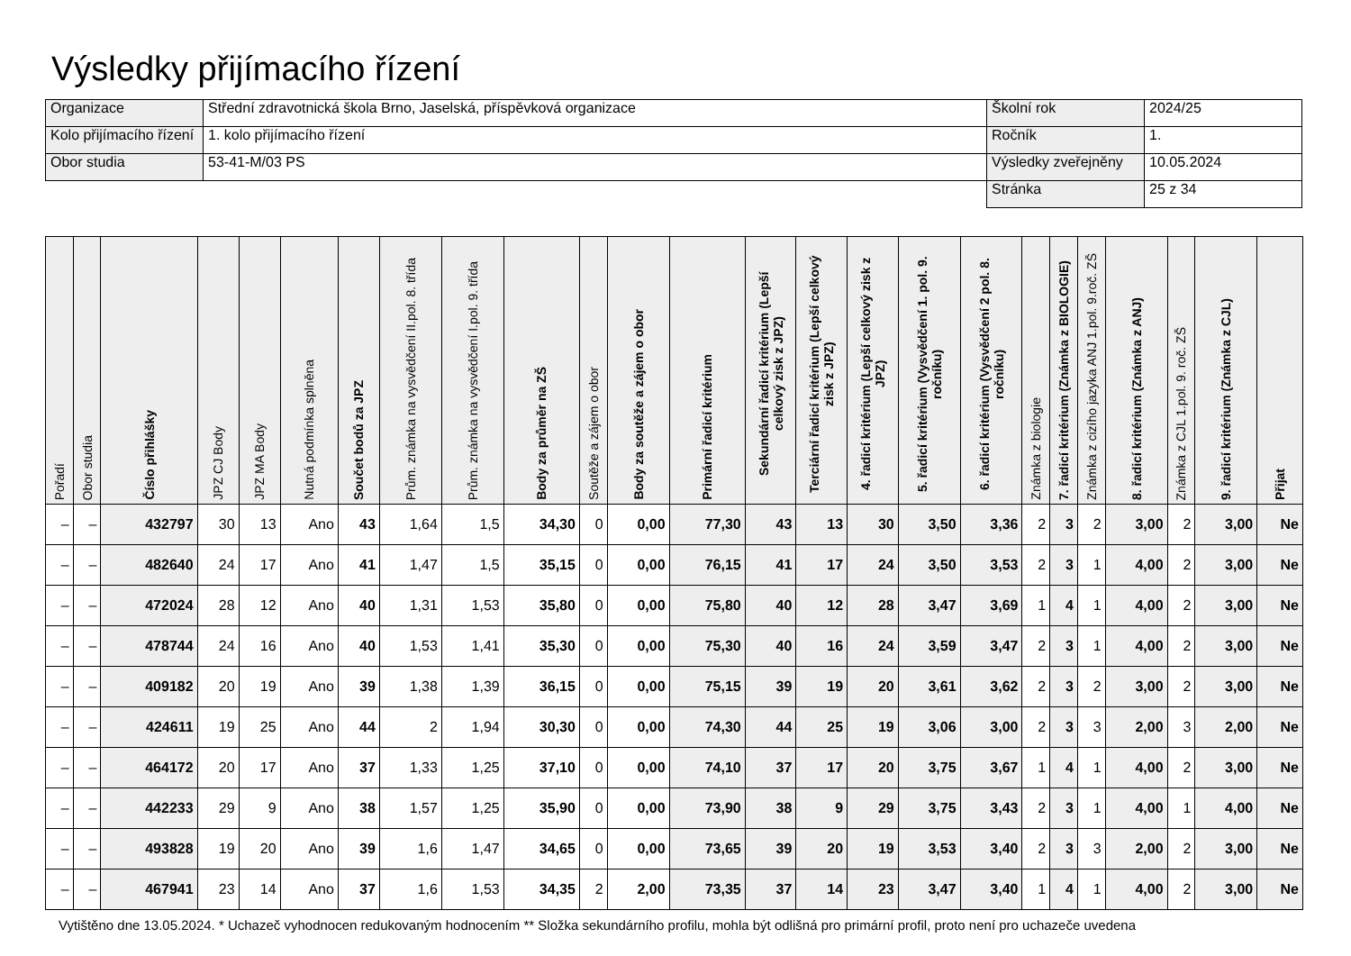Výsledky přijímacího řízení
| Organizace | Střední zdravotnická škola Brno, Jaselská, příspěvková organizace | Školní rok | 2024/25 |
| Kolo přijímacího řízení | 1. kolo přijímacího řízení | Ročník | 1. |
| Obor studia | 53-41-M/03 PS | Výsledky zveřejněny | 10.05.2024 |
| | | Stránka | 25 z 34 |
| Pořadí | Obor studia | Číslo přihlášky | JPZ CJ Body | JPZ MA Body | Nutná podmínka splněna | Součet bodů za JPZ | Prům. známka na vysvědčení II.pol. 8. třída | Prům. známka na vysvědčení I.pol. 9. třída | Body za průměr na ZŠ | Soutěže a zájem o obor | Body za soutěže a zájem o obor | Primární řadicí kritérium | Sekundární řadicí kritérium (Lepší celkový zisk z JPZ) | Terciární řadicí kritérium (Lepší celkový zisk z JPZ) | 4. řadicí kritérium (Lepší celkový zisk z JPZ) | 5. řadicí kritérium (Vysvědčení 1. pol. 9. ročníku) | 6. řadicí kritérium (Vysvědčení 2 pol. 8. ročníku) | Známka z biologie | 7. řadicí kritérium (Známka z BIOLOGIE) | Známka z cizího jazyka ANJ 1.pol. 9.roč. ZŠ | 8. řadicí kritérium (Známka z ANJ) | Známka z CJL 1.pol. 9. roč. ZŠ | 9. řadicí kritérium (Známka z CJL) | Přijat |
| --- | --- | --- | --- | --- | --- | --- | --- | --- | --- | --- | --- | --- | --- | --- | --- | --- | --- | --- | --- | --- | --- | --- | --- | --- |
| – | – | 432797 | 30 | 13 | Ano | 43 | 1,64 | 1,5 | 34,30 | 0 | 0,00 | 77,30 | 43 | 13 | 30 | 3,50 | 3,36 | 2 | 3 | 2 | 3,00 | 2 | 3,00 | Ne |
| – | – | 482640 | 24 | 17 | Ano | 41 | 1,47 | 1,5 | 35,15 | 0 | 0,00 | 76,15 | 41 | 17 | 24 | 3,50 | 3,53 | 2 | 3 | 1 | 4,00 | 2 | 3,00 | Ne |
| – | – | 472024 | 28 | 12 | Ano | 40 | 1,31 | 1,53 | 35,80 | 0 | 0,00 | 75,80 | 40 | 12 | 28 | 3,47 | 3,69 | 1 | 4 | 1 | 4,00 | 2 | 3,00 | Ne |
| – | – | 478744 | 24 | 16 | Ano | 40 | 1,53 | 1,41 | 35,30 | 0 | 0,00 | 75,30 | 40 | 16 | 24 | 3,59 | 3,47 | 2 | 3 | 1 | 4,00 | 2 | 3,00 | Ne |
| – | – | 409182 | 20 | 19 | Ano | 39 | 1,38 | 1,39 | 36,15 | 0 | 0,00 | 75,15 | 39 | 19 | 20 | 3,61 | 3,62 | 2 | 3 | 2 | 3,00 | 2 | 3,00 | Ne |
| – | – | 424611 | 19 | 25 | Ano | 44 | 2 | 1,94 | 30,30 | 0 | 0,00 | 74,30 | 44 | 25 | 19 | 3,06 | 3,00 | 2 | 3 | 3 | 2,00 | 3 | 2,00 | Ne |
| – | – | 464172 | 20 | 17 | Ano | 37 | 1,33 | 1,25 | 37,10 | 0 | 0,00 | 74,10 | 37 | 17 | 20 | 3,75 | 3,67 | 1 | 4 | 1 | 4,00 | 2 | 3,00 | Ne |
| – | – | 442233 | 29 | 9 | Ano | 38 | 1,57 | 1,25 | 35,90 | 0 | 0,00 | 73,90 | 38 | 9 | 29 | 3,75 | 3,43 | 2 | 3 | 1 | 4,00 | 1 | 4,00 | Ne |
| – | – | 493828 | 19 | 20 | Ano | 39 | 1,6 | 1,47 | 34,65 | 0 | 0,00 | 73,65 | 39 | 20 | 19 | 3,53 | 3,40 | 2 | 3 | 3 | 2,00 | 2 | 3,00 | Ne |
| – | – | 467941 | 23 | 14 | Ano | 37 | 1,6 | 1,53 | 34,35 | 2 | 2,00 | 73,35 | 37 | 14 | 23 | 3,47 | 3,40 | 1 | 4 | 1 | 4,00 | 2 | 3,00 | Ne |
Vytištěno dne 13.05.2024. * Uchazeč vyhodnocen redukovaným hodnocením ** Složka sekundárního profilu, mohla být odlišná pro primární profil, proto není pro uchazeče uvedena